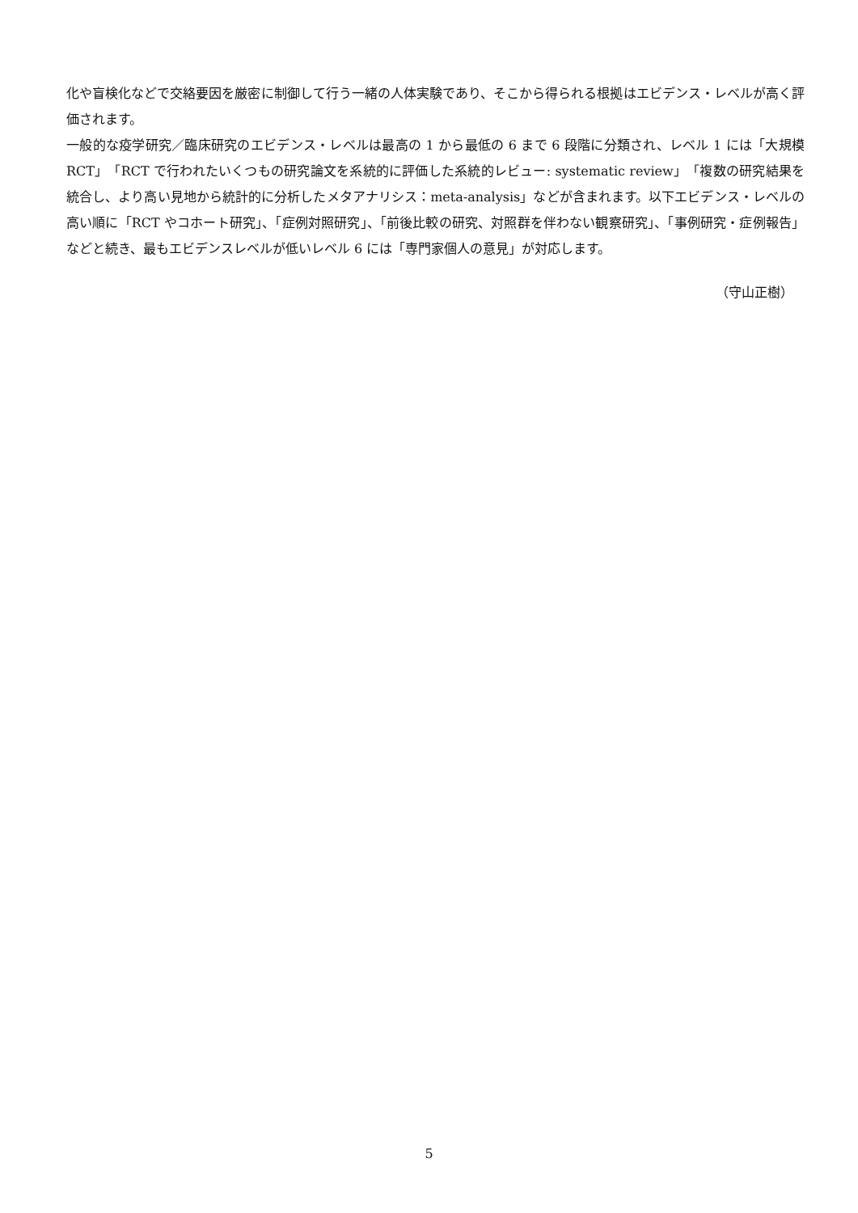化や盲検化などで交絡要因を厳密に制御して行う一緒の人体実験であり、そこから得られる根拠はエビデンス・レベルが高く評価されます。
一般的な疫学研究／臨床研究のエビデンス・レベルは最高の 1 から最低の 6 まで 6 段階に分類され、レベル 1 には「大規模 RCT」「RCT で行われたいくつもの研究論文を系統的に評価した系統的レビュー: systematic review」「複数の研究結果を統合し、より高い見地から統計的に分析したメタアナリシス：meta-analysis」などが含まれます。以下エビデンス・レベルの高い順に「RCT やコホート研究」、「症例対照研究」、「前後比較の研究、対照群を伴わない観察研究」、「事例研究・症例報告」などと続き、最もエビデンスレベルが低いレベル 6 には「専門家個人の意見」が対応します。
（守山正樹）
5